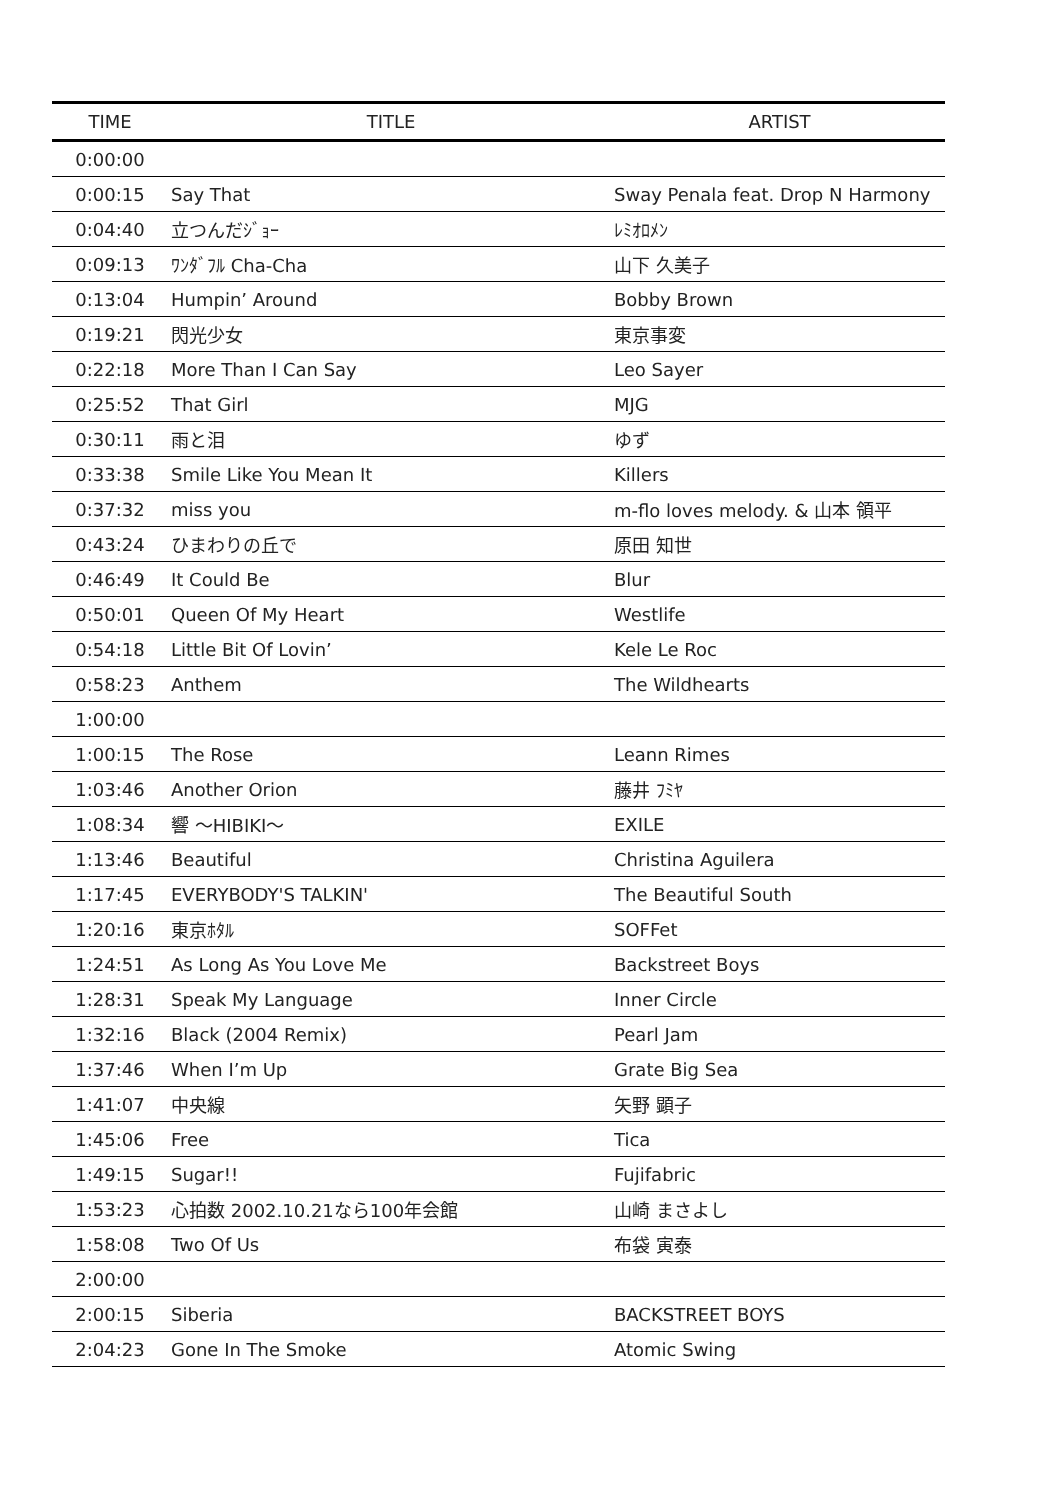| TIME | TITLE | ARTIST |
| --- | --- | --- |
| 0:00:00 | | |
| 0:00:15 | Say That | Sway Penala feat. Drop N Harmony |
| 0:04:40 | 立つんだｼﾞｮｰ | ﾚﾐｵﾛﾒﾝ |
| 0:09:13 | ﾜﾝﾀﾞﾌﾙ Cha-Cha | 山下 久美子 |
| 0:13:04 | Humpin’ Around | Bobby Brown |
| 0:19:21 | 閃光少女 | 東京事変 |
| 0:22:18 | More Than I Can Say | Leo Sayer |
| 0:25:52 | That Girl | MJG |
| 0:30:11 | 雨と泪 | ゆず |
| 0:33:38 | Smile Like You Mean It | Killers |
| 0:37:32 | miss you | m-flo loves melody. & 山本 領平 |
| 0:43:24 | ひまわりの丘で | 原田 知世 |
| 0:46:49 | It Could Be | Blur |
| 0:50:01 | Queen Of My Heart | Westlife |
| 0:54:18 | Little Bit Of Lovin’ | Kele Le Roc |
| 0:58:23 | Anthem | The Wildhearts |
| 1:00:00 | | |
| 1:00:15 | The Rose | Leann Rimes |
| 1:03:46 | Another Orion | 藤井 ﾌﾐﾔ |
| 1:08:34 | 響 ～HIBIKI～ | EXILE |
| 1:13:46 | Beautiful | Christina Aguilera |
| 1:17:45 | EVERYBODY'S TALKIN' | The Beautiful South |
| 1:20:16 | 東京ﾎﾀﾙ | SOFFet |
| 1:24:51 | As Long As You Love Me | Backstreet Boys |
| 1:28:31 | Speak My Language | Inner Circle |
| 1:32:16 | Black (2004 Remix) | Pearl Jam |
| 1:37:46 | When I’m Up | Grate Big Sea |
| 1:41:07 | 中央線 | 矢野 顕子 |
| 1:45:06 | Free | Tica |
| 1:49:15 | Sugar!! | Fujifabric |
| 1:53:23 | 心拍数 2002.10.21なら100年会館 | 山崎 まさよし |
| 1:58:08 | Two Of Us | 布袋 寅泰 |
| 2:00:00 | | |
| 2:00:15 | Siberia | BACKSTREET BOYS |
| 2:04:23 | Gone In The Smoke | Atomic Swing |